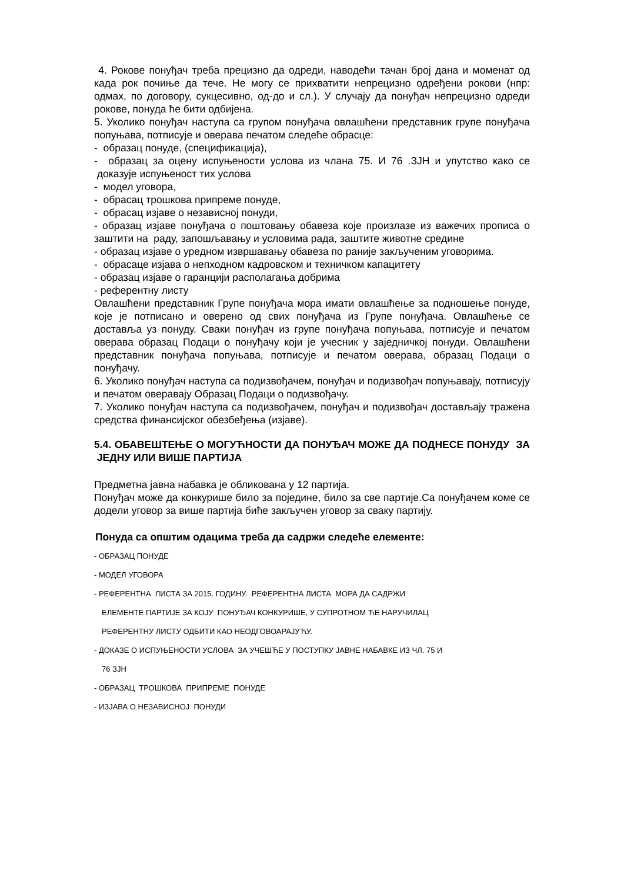4. Рокове понуђач треба прецизно да одреди, наводећи тачан број дана и моменат од када рок почиње да тече. Не могу се прихватити непрецизно одређени рокови (нпр: одмах, по договору, сукцесивно, од-до и сл.). У случају да понуђач непрецизно одреди рокове, понуда ће бити одбијена.
5. Уколико понуђач наступа са групом понуђача овлашћени представник групе понуђача попуњава, потписује и оверава печатом следеће обрасце:
- образац понуде, (спецификација),
- образац за оцену испуњености услова из члана 75. И 76 .ЗЈН и упутство како се доказује испуњеност тих услова
- модел уговора,
- обрасац трошкова припреме понуде,
- обрасац изјаве о независној понуди,
- образац изјаве понуђача о поштовању обавеза које произлазе из важечих прописа о заштити на раду, запошљавању и условима рада, заштите животне средине
- образац изјаве о уредном извршавању обавеза по раније закљученим уговорима.
- обрасаце изјава о непходном кадровском и техничком капацитету
- образац изјаве о гаранцији располагања добрима
- референтну листу
Овлашћени представник Групе понуђача мора имати овлашћење за подношење понуде, које је потписано и оверено од свих понуђача из Групе понуђача. Овлашћење се доставља уз понуду. Сваки понуђач из групе понуђача попуњава, потписује и печатом оверава образац Подаци о понуђачу који је учесник у заједничкој понуди. Овлашћени представник понуђача попуњава, потписује и печатом оверава, образац Подаци о понуђачу.
6. Уколико понуђач наступа са подизвођачем, понуђач и подизвођач попуњавају, потписују и печатом оверавају Образац Подаци о подизвођачу.
7. Уколико понуђач наступа са подизвођачем, понуђач и подизвођач достављају тражена средства финансијског обезбеђења (изјаве).
5.4. ОБАВЕШТЕЊЕ О МОГУЋНОСТИ ДА ПОНУЂАЧ МОЖЕ ДА ПОДНЕСЕ ПОНУДУ ЗА ЈЕДНУ ИЛИ ВИШЕ ПАРТИЈА
Предметна јавна набавка је обликована у 12 партија.
Понуђач може да конкурише било за поједине, било за све партије.Са понуђачем коме се додели уговор за више партија биће закључен уговор за сваку партију.
Понуда са општим одацима треба да садржи следеће елементе:
- ОБРАЗАЦ ПОНУДЕ
- МОДЕЛ УГОВОРА
- РЕФЕРЕНТНА ЛИСТА ЗА 2015. ГОДИНУ. РЕФЕРЕНТНА ЛИСТА МОРА ДА САДРЖИ
ЕЛЕМЕНТЕ ПАРТИЈЕ ЗА КОЈУ ПОНУЂАЧ КОНКУРИШЕ, У СУПРОТНОМ ЋЕ НАРУЧИЛАЦ
РЕФЕРЕНТНУ ЛИСТУ ОДБИТИ КАО НЕОДГОВОАРАЈУЋУ.
- ДОКАЗЕ О ИСПУЊЕНОСТИ УСЛОВА ЗА УЧЕШЋЕ У ПОСТУПКУ ЈАВНЕ НАБАВКЕ ИЗ ЧЛ. 75 И
76 ЗЈН
- ОБРАЗАЦ ТРОШКОВА ПРИПРЕМЕ ПОНУДЕ
- ИЗЈАВА О НЕЗАВИСНОЈ ПОНУДИ